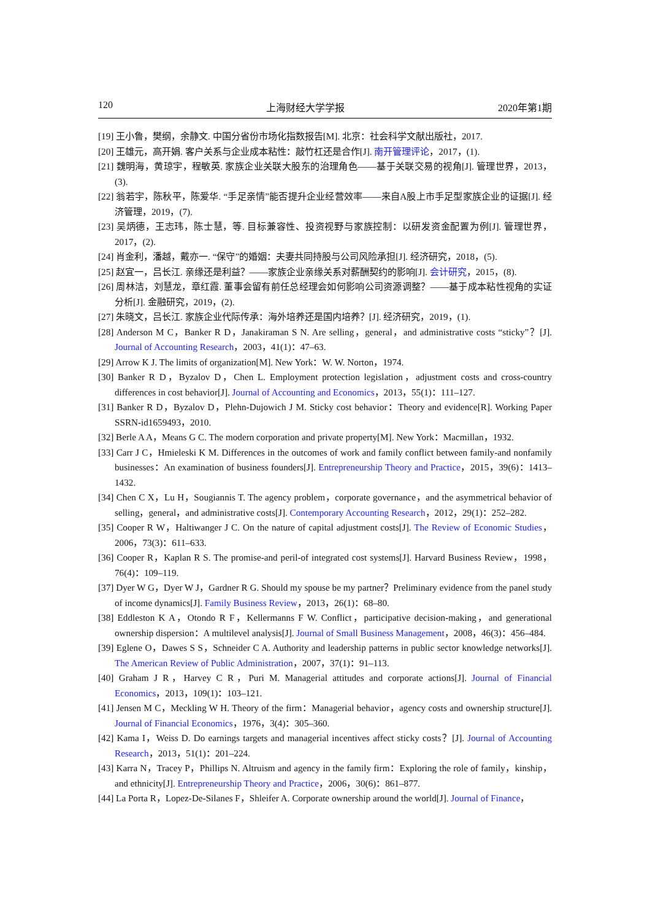120 上海财经大学学报 2020年第1期
[19] 王小鲁，樊纲，余静文. 中国分省份市场化指数报告[M]. 北京：社会科学文献出版社，2017.
[20] 王雄元，高开娟. 客户关系与企业成本粘性：敲竹杠还是合作[J]. 南开管理评论，2017，(1).
[21] 魏明海，黄琼宇，程敏英. 家族企业关联大股东的治理角色——基于关联交易的视角[J]. 管理世界，2013，(3).
[22] 翁若宇，陈秋平，陈爱华. “手足亲情”能否提升企业经营效率——来自A股上市手足型家族企业的证据[J]. 经济管理，2019，(7).
[23] 吴炳德，王志玮，陈士慧，等. 目标兼容性、投资视野与家族控制：以研发资金配置为例[J]. 管理世界，2017，(2).
[24] 肖金利，潘越，戴亦一. “保守”的婚姻：夫妻共同持股与公司风险承担[J]. 经济研究，2018，(5).
[25] 赵宜一，吕长江. 亲缘还是利益？——家族企业亲缘关系对薪酬契约的影响[J]. 会计研究，2015，(8).
[26] 周林洁，刘慧龙，章红霞. 董事会留有前任总经理会如何影响公司资源调整？——基于成本粘性视角的实证分析[J]. 金融研究，2019，(2).
[27] 朱晓文，吕长江. 家族企业代际传承：海外培养还是国内培养？[J]. 经济研究，2019，(1).
[28] Anderson M C，Banker R D，Janakiraman S N. Are selling，general，and administrative costs “sticky”？[J]. Journal of Accounting Research，2003，41(1)：47–63.
[29] Arrow K J. The limits of organization[M]. New York：W. W. Norton，1974.
[30] Banker R D，Byzalov D，Chen L. Employment protection legislation，adjustment costs and cross-country differences in cost behavior[J]. Journal of Accounting and Economics，2013，55(1)：111–127.
[31] Banker R D，Byzalov D，Plehn-Dujowich J M. Sticky cost behavior：Theory and evidence[R]. Working Paper SSRN-id1659493，2010.
[32] Berle A A，Means G C. The modern corporation and private property[M]. New York：Macmillan，1932.
[33] Carr J C，Hmieleski K M. Differences in the outcomes of work and family conflict between family-and nonfamily businesses：An examination of business founders[J]. Entrepreneurship Theory and Practice，2015，39(6)：1413–1432.
[34] Chen C X，Lu H，Sougiannis T. The agency problem，corporate governance，and the asymmetrical behavior of selling，general，and administrative costs[J]. Contemporary Accounting Research，2012，29(1)：252–282.
[35] Cooper R W，Haltiwanger J C. On the nature of capital adjustment costs[J]. The Review of Economic Studies，2006，73(3)：611–633.
[36] Cooper R，Kaplan R S. The promise-and peril-of integrated cost systems[J]. Harvard Business Review，1998，76(4)：109–119.
[37] Dyer W G，Dyer W J，Gardner R G. Should my spouse be my partner？Preliminary evidence from the panel study of income dynamics[J]. Family Business Review，2013，26(1)：68–80.
[38] Eddleston K A，Otondo R F，Kellermanns F W. Conflict，participative decision-making，and generational ownership dispersion：A multilevel analysis[J]. Journal of Small Business Management，2008，46(3)：456–484.
[39] Eglene O，Dawes S S，Schneider C A. Authority and leadership patterns in public sector knowledge networks[J]. The American Review of Public Administration，2007，37(1)：91–113.
[40] Graham J R，Harvey C R，Puri M. Managerial attitudes and corporate actions[J]. Journal of Financial Economics，2013，109(1)：103–121.
[41] Jensen M C，Meckling W H. Theory of the firm：Managerial behavior，agency costs and ownership structure[J]. Journal of Financial Economics，1976，3(4)：305–360.
[42] Kama I，Weiss D. Do earnings targets and managerial incentives affect sticky costs？[J]. Journal of Accounting Research，2013，51(1)：201–224.
[43] Karra N，Tracey P，Phillips N. Altruism and agency in the family firm：Exploring the role of family，kinship，and ethnicity[J]. Entrepreneurship Theory and Practice，2006，30(6)：861–877.
[44] La Porta R，Lopez-De-Silanes F，Shleifer A. Corporate ownership around the world[J]. Journal of Finance，